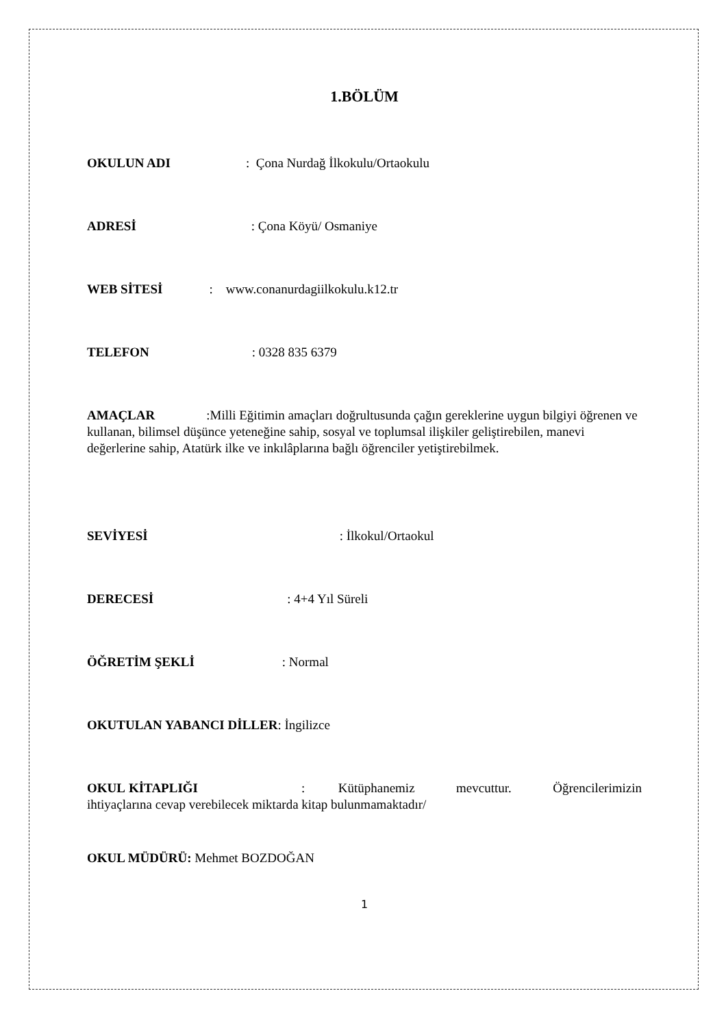1.BÖLÜM
OKULUN ADI: Çona Nurdağ İlkokulu/Ortaokulu
ADRESİ: Çona Köyü/ Osmaniye
WEB SİTESİ: www.conanurdagiilkokulu.k12.tr
TELEFON: 0328 835 6379
AMAÇLAR:Milli Eğitimin amaçları doğrultusunda çağın gereklerine uygun bilgiyi öğrenen ve kullanan, bilimsel düşünce yeteneğine sahip, sosyal ve toplumsal ilişkiler geliştirebilen, manevi değerlerine sahip, Atatürk ilke ve inkılâplarına bağlı öğrenciler yetiştirebilmek.
SEVİYESİ: İlkokul/Ortaokul
DERECESİ: 4+4 Yıl Süreli
ÖĞRETİM ŞEKLİ: Normal
OKUTULAN YABANCI DİLLER: İngilizce
OKUL KİTAPLIĞI : Kütüphanemiz mevcuttur. Öğrencilerimizin ihtiyaçlarına cevap verebilecek miktarda kitap bulunmamaktadır/
OKUL MÜDÜRÜ: Mehmet BOZDOĞAN
1